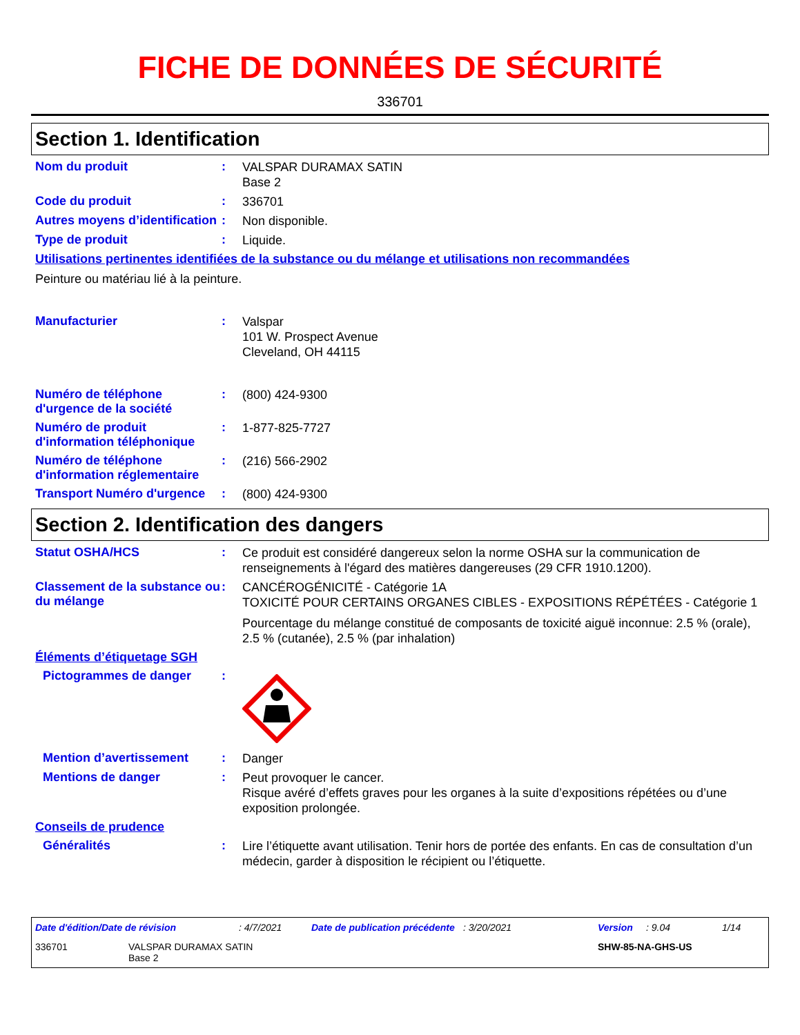FICHE DE DONNÉES DE SÉCURITÉ
336701
Section 1. Identification
Nom du produit :
VALSPAR DURAMAX SATIN
Base 2
Code du produit :
336701
Autres moyens d’identification
:
Non disponible.
Type de produit :
Liquide.
Utilisations pertinentes identifiées de la substance ou du mélange et utilisations non recommandées
Peinture ou matériau lié à la peinture.
Manufacturier :
Valspar
101 W. Prospect Avenue
Cleveland, OH 44115
Numéro de téléphone d'urgence de la société
:
(800) 424-9300
Numéro de produit d'information téléphonique
:
1-877-825-7727
Numéro de téléphone d'information réglementaire
:
(216) 566-2902
Transport Numéro d'urgence
:
(800) 424-9300
Section 2. Identification des dangers
Statut OSHA/HCS :
Ce produit est considéré dangereux selon la norme OSHA sur la communication de renseignements à l'égard des matières dangereuses (29 CFR 1910.1200).
Classement de la substance ou du mélange
:
CANCÉROGÉNICITÉ - Catégorie 1A
TOXICITÉ POUR CERTAINS ORGANES CIBLES - EXPOSITIONS RÉPÉTÉES - Catégorie 1
Pourcentage du mélange constitué de composants de toxicité aiguë inconnue: 2.5 % (orale), 2.5 % (cutanée), 2.5 % (par inhalation)
Éléments d’étiquetage SGH
Pictogrammes de danger :
Mention d’avertissement :
Danger
Mentions de danger :
Peut provoquer le cancer.
Risque avéré d’effets graves pour les organes à la suite d’expositions répétées ou d’une exposition prolongée.
Conseils de prudence
Généralités :
Lire l’étiquette avant utilisation. Tenir hors de portée des enfants. En cas de consultation d’un médecin, garder à disposition le récipient ou l’étiquette.
Date d'édition/Date de révision: 4/7/2021 Date de publication précédente: 3/20/2021 Version: 9.04 1/14
336701 VALSPAR DURAMAX SATIN
Base 2 SHW-85-NA-GHS-US